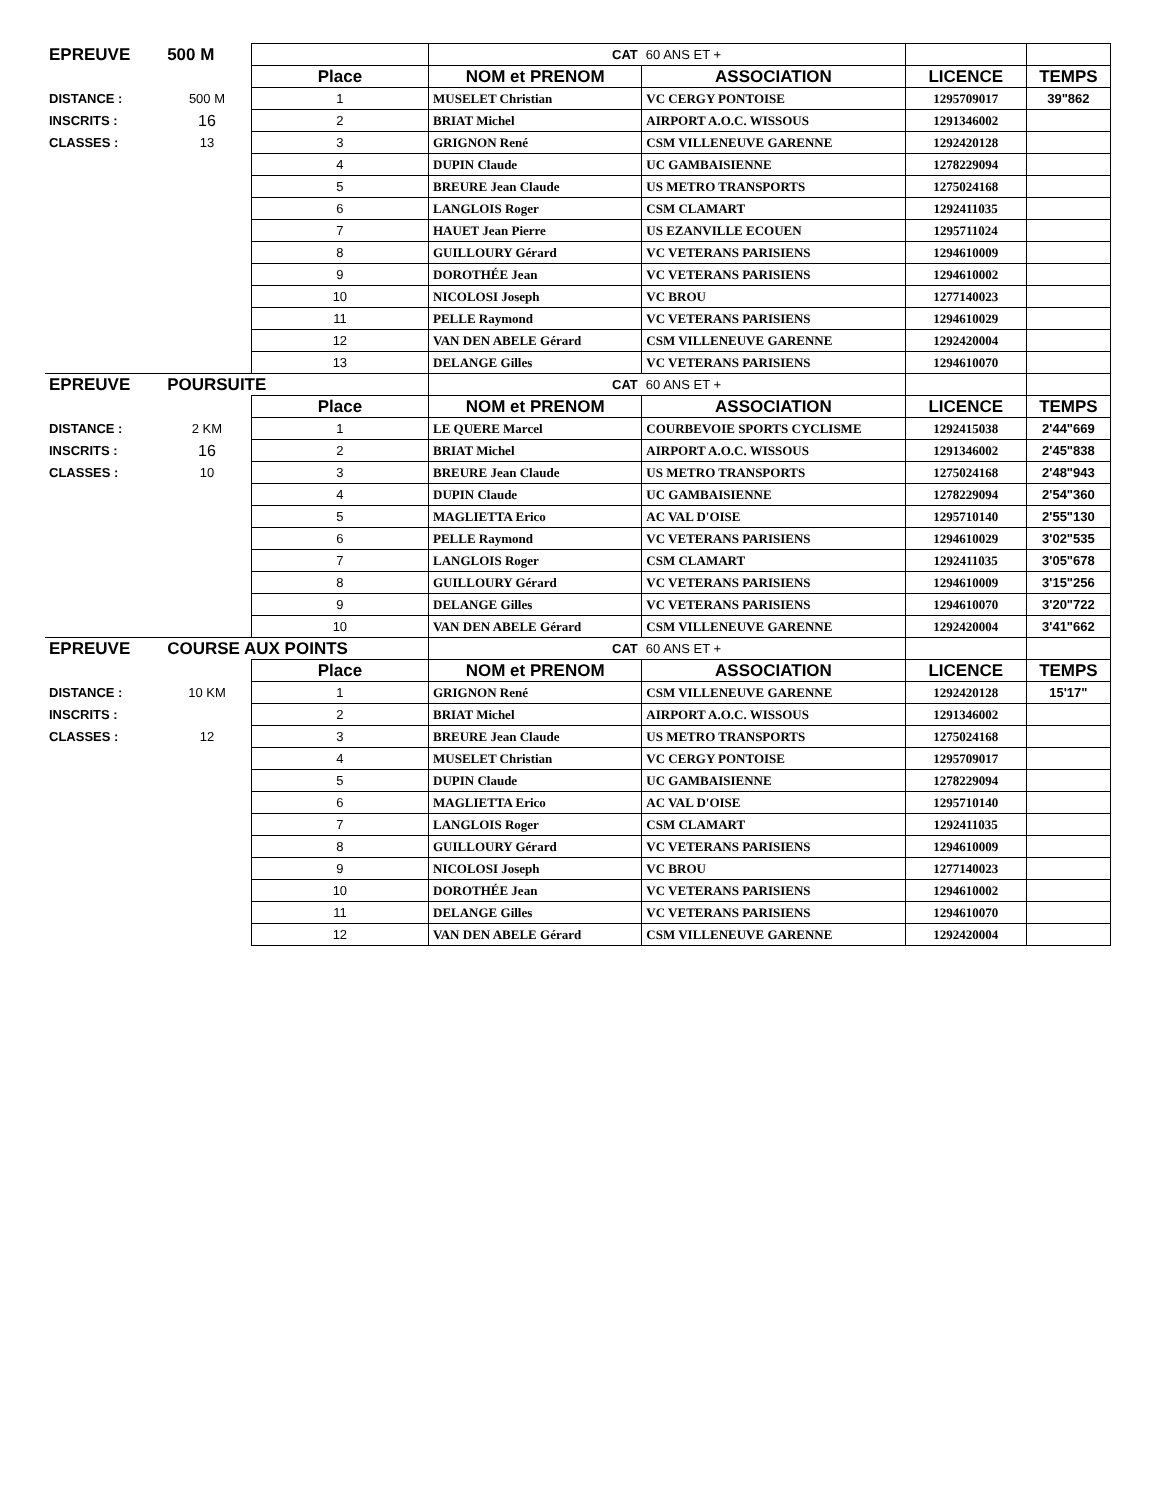| EPREUVE | 500 M | | CAT | 60 ANS ET + | | |
| | | Place | NOM et PRENOM | ASSOCIATION | LICENCE | TEMPS |
| DISTANCE : | 500 M | 1 | MUSELET Christian | VC CERGY PONTOISE | 1295709017 | 39"862 |
| INSCRITS : | 16 | 2 | BRIAT Michel | AIRPORT A.O.C. WISSOUS | 1291346002 | |
| CLASSES : | 13 | 3 | GRIGNON René | CSM VILLENEUVE GARENNE | 1292420128 | |
| | | 4 | DUPIN Claude | UC GAMBAISIENNE | 1278229094 | |
| | | 5 | BREURE Jean Claude | US METRO TRANSPORTS | 1275024168 | |
| | | 6 | LANGLOIS Roger | CSM CLAMART | 1292411035 | |
| | | 7 | HAUET Jean Pierre | US EZANVILLE ECOUEN | 1295711024 | |
| | | 8 | GUILLOURY Gérard | VC VETERANS PARISIENS | 1294610009 | |
| | | 9 | DOROTHÉE Jean | VC VETERANS PARISIENS | 1294610002 | |
| | | 10 | NICOLOSI Joseph | VC BROU | 1277140023 | |
| | | 11 | PELLE Raymond | VC VETERANS PARISIENS | 1294610029 | |
| | | 12 | VAN DEN ABELE Gérard | CSM VILLENEUVE GARENNE | 1292420004 | |
| | | 13 | DELANGE Gilles | VC VETERANS PARISIENS | 1294610070 | |
| EPREUVE | POURSUITE | | CAT | 60 ANS ET + | | |
| | | Place | NOM et PRENOM | ASSOCIATION | LICENCE | TEMPS |
| DISTANCE : | 2 KM | 1 | LE QUERE Marcel | COURBEVOIE SPORTS CYCLISME | 1292415038 | 2'44"669 |
| INSCRITS : | 16 | 2 | BRIAT Michel | AIRPORT A.O.C. WISSOUS | 1291346002 | 2'45"838 |
| CLASSES : | 10 | 3 | BREURE Jean Claude | US METRO TRANSPORTS | 1275024168 | 2'48"943 |
| | | 4 | DUPIN Claude | UC GAMBAISIENNE | 1278229094 | 2'54"360 |
| | | 5 | MAGLIETTA Erico | AC VAL D'OISE | 1295710140 | 2'55"130 |
| | | 6 | PELLE Raymond | VC VETERANS PARISIENS | 1294610029 | 3'02"535 |
| | | 7 | LANGLOIS Roger | CSM CLAMART | 1292411035 | 3'05"678 |
| | | 8 | GUILLOURY Gérard | VC VETERANS PARISIENS | 1294610009 | 3'15"256 |
| | | 9 | DELANGE Gilles | VC VETERANS PARISIENS | 1294610070 | 3'20"722 |
| | | 10 | VAN DEN ABELE Gérard | CSM VILLENEUVE GARENNE | 1292420004 | 3'41"662 |
| EPREUVE | COURSE AUX POINTS | | CAT | 60 ANS ET + | | |
| | | Place | NOM et PRENOM | ASSOCIATION | LICENCE | TEMPS |
| DISTANCE : | 10 KM | 1 | GRIGNON René | CSM VILLENEUVE GARENNE | 1292420128 | 15'17" |
| INSCRITS : | | 2 | BRIAT Michel | AIRPORT A.O.C. WISSOUS | 1291346002 | |
| CLASSES : | 12 | 3 | BREURE Jean Claude | US METRO TRANSPORTS | 1275024168 | |
| | | 4 | MUSELET Christian | VC CERGY PONTOISE | 1295709017 | |
| | | 5 | DUPIN Claude | UC GAMBAISIENNE | 1278229094 | |
| | | 6 | MAGLIETTA Erico | AC VAL D'OISE | 1295710140 | |
| | | 7 | LANGLOIS Roger | CSM CLAMART | 1292411035 | |
| | | 8 | GUILLOURY Gérard | VC VETERANS PARISIENS | 1294610009 | |
| | | 9 | NICOLOSI Joseph | VC BROU | 1277140023 | |
| | | 10 | DOROTHÉE Jean | VC VETERANS PARISIENS | 1294610002 | |
| | | 11 | DELANGE Gilles | VC VETERANS PARISIENS | 1294610070 | |
| | | 12 | VAN DEN ABELE Gérard | CSM VILLENEUVE GARENNE | 1292420004 | |